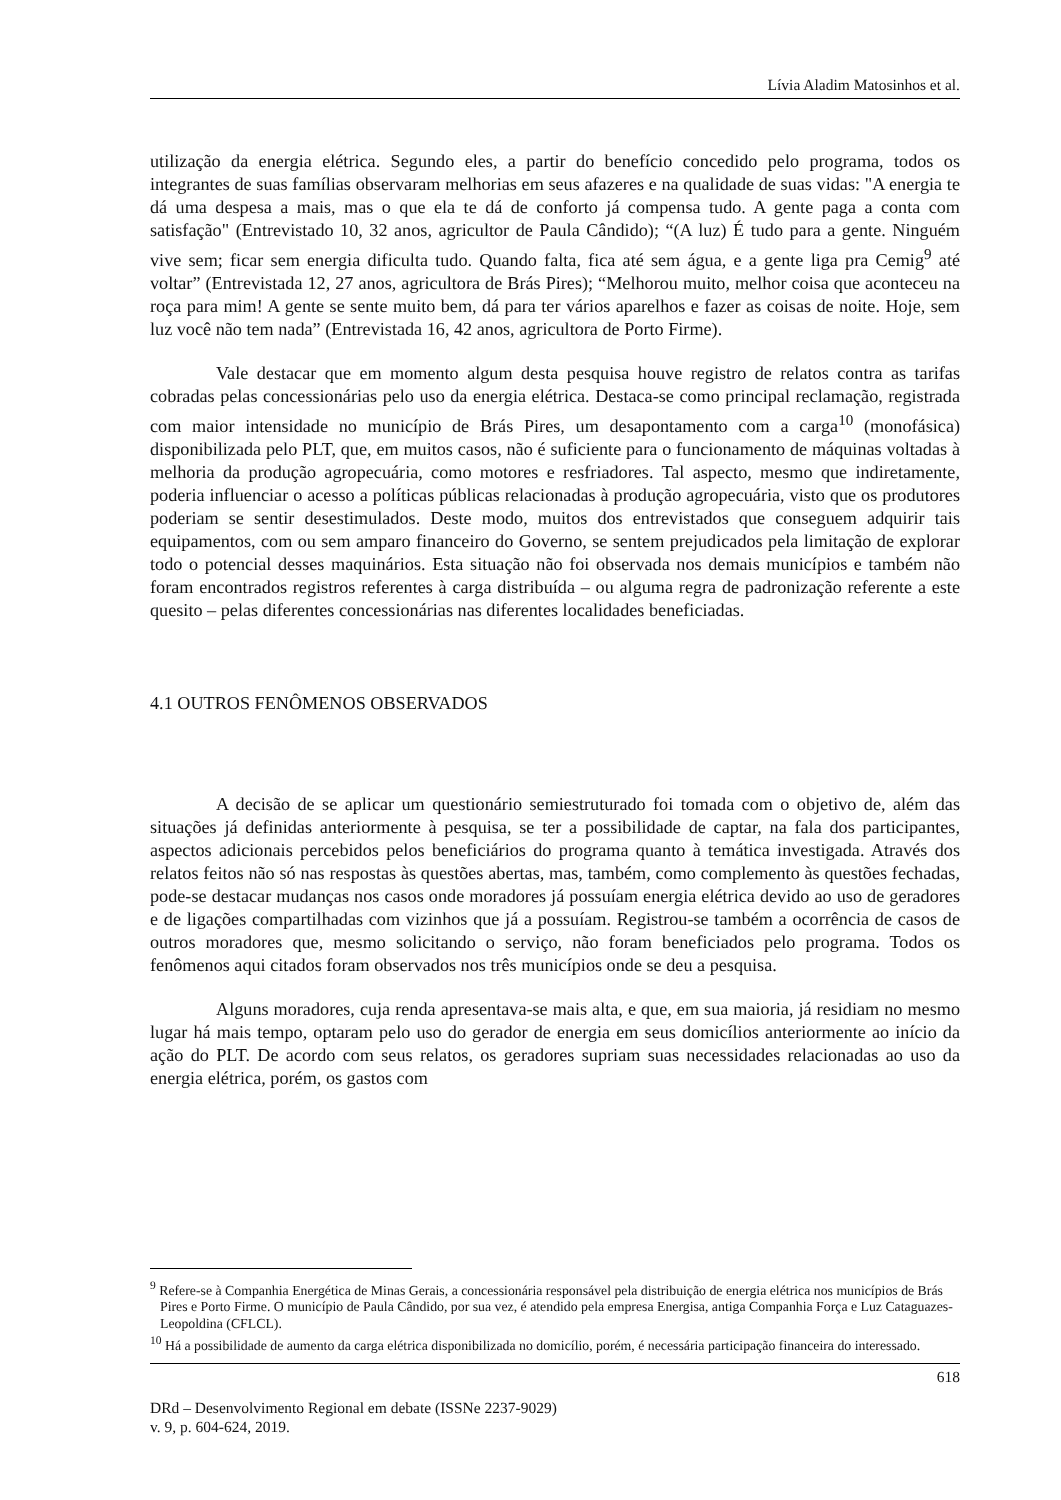Lívia Aladim Matosinhos et al.
utilização da energia elétrica. Segundo eles, a partir do benefício concedido pelo programa, todos os integrantes de suas famílias observaram melhorias em seus afazeres e na qualidade de suas vidas: "A energia te dá uma despesa a mais, mas o que ela te dá de conforto já compensa tudo. A gente paga a conta com satisfação" (Entrevistado 10, 32 anos, agricultor de Paula Cândido); “(A luz) É tudo para a gente. Ninguém vive sem; ficar sem energia dificulta tudo. Quando falta, fica até sem água, e a gente liga pra Cemig<sup>9</sup> até voltar” (Entrevistada 12, 27 anos, agricultora de Brás Pires); “Melhorou muito, melhor coisa que aconteceu na roça para mim! A gente se sente muito bem, dá para ter vários aparelhos e fazer as coisas de noite. Hoje, sem luz você não tem nada” (Entrevistada 16, 42 anos, agricultora de Porto Firme).
Vale destacar que em momento algum desta pesquisa houve registro de relatos contra as tarifas cobradas pelas concessionárias pelo uso da energia elétrica. Destaca-se como principal reclamação, registrada com maior intensidade no município de Brás Pires, um desapontamento com a carga<sup>10</sup> (monofásica) disponibilizada pelo PLT, que, em muitos casos, não é suficiente para o funcionamento de máquinas voltadas à melhoria da produção agropecuária, como motores e resfriadores. Tal aspecto, mesmo que indiretamente, poderia influenciar o acesso a políticas públicas relacionadas à produção agropecuária, visto que os produtores poderiam se sentir desestimulados. Deste modo, muitos dos entrevistados que conseguem adquirir tais equipamentos, com ou sem amparo financeiro do Governo, se sentem prejudicados pela limitação de explorar todo o potencial desses maquinários. Esta situação não foi observada nos demais municípios e também não foram encontrados registros referentes à carga distribuída – ou alguma regra de padronização referente a este quesito – pelas diferentes concessionárias nas diferentes localidades beneficiadas.
4.1 OUTROS FENÔMENOS OBSERVADOS
A decisão de se aplicar um questionário semiestruturado foi tomada com o objetivo de, além das situações já definidas anteriormente à pesquisa, se ter a possibilidade de captar, na fala dos participantes, aspectos adicionais percebidos pelos beneficiários do programa quanto à temática investigada. Através dos relatos feitos não só nas respostas às questões abertas, mas, também, como complemento às questões fechadas, pode-se destacar mudanças nos casos onde moradores já possuíam energia elétrica devido ao uso de geradores e de ligações compartilhadas com vizinhos que já a possuíam. Registrou-se também a ocorrência de casos de outros moradores que, mesmo solicitando o serviço, não foram beneficiados pelo programa. Todos os fenômenos aqui citados foram observados nos três municípios onde se deu a pesquisa.
Alguns moradores, cuja renda apresentava-se mais alta, e que, em sua maioria, já residiam no mesmo lugar há mais tempo, optaram pelo uso do gerador de energia em seus domicílios anteriormente ao início da ação do PLT. De acordo com seus relatos, os geradores supriam suas necessidades relacionadas ao uso da energia elétrica, porém, os gastos com
<sup>9</sup> Refere-se à Companhia Energética de Minas Gerais, a concessionária responsável pela distribuição de energia elétrica nos municípios de Brás Pires e Porto Firme. O município de Paula Cândido, por sua vez, é atendido pela empresa Energisa, antiga Companhia Força e Luz Cataguazes-Leopoldina (CFLCL).
<sup>10</sup> Há a possibilidade de aumento da carga elétrica disponibilizada no domicílio, porém, é necessária participação financeira do interessado.
618
DRd – Desenvolvimento Regional em debate (ISSNe 2237-9029)
v. 9, p. 604-624, 2019.